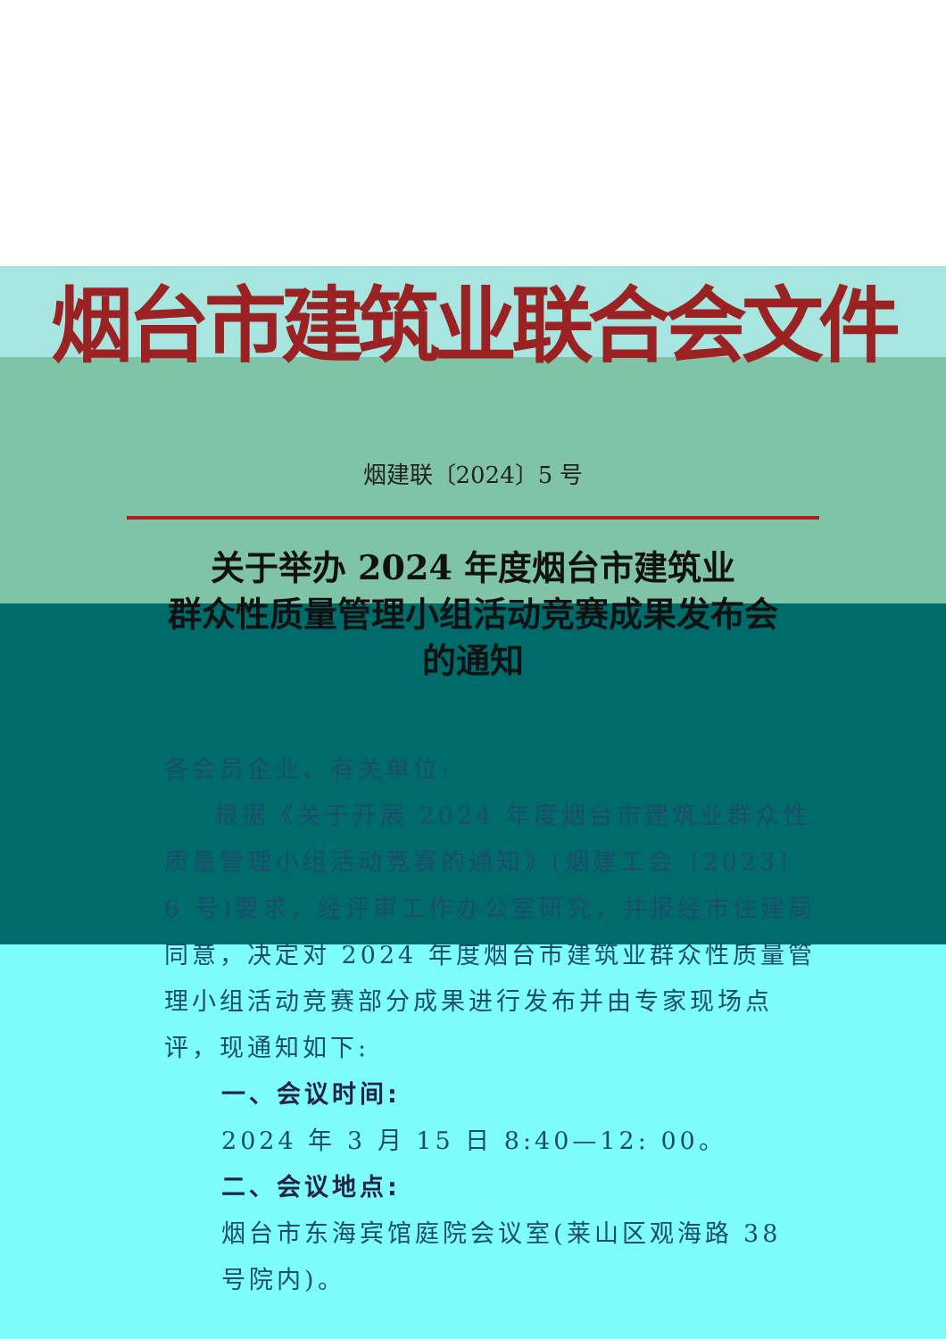烟台市建筑业联合会文件
烟建联〔2024〕5 号
关于举办 2024 年度烟台市建筑业
群众性质量管理小组活动竞赛成果发布会
的通知
各会员企业、有关单位:
根据《关于开展 2024 年度烟台市建筑业群众性质量管理小组活动竞赛的通知》(烟建工会〔2023〕6 号)要求，经评审工作办公室研究，并报经市住建局同意，决定对 2024 年度烟台市建筑业群众性质量管理小组活动竞赛部分成果进行发布并由专家现场点评，现通知如下:
一、会议时间:
2024 年 3 月 15 日 8:40—12: 00。
二、会议地点:
烟台市东海宾馆庭院会议室(莱山区观海路 38 号院内)。